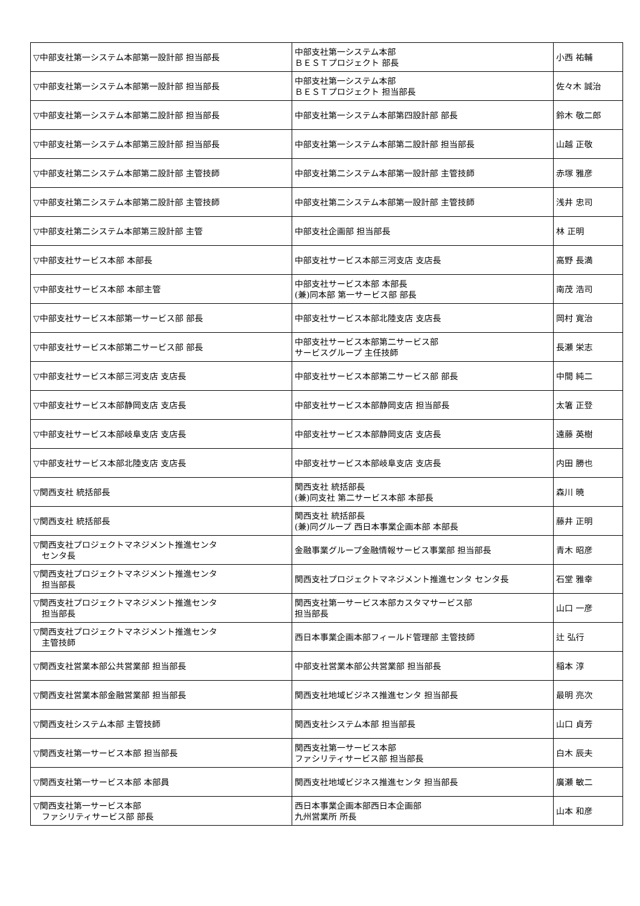| ▽中部支社第一システム本部第一設計部 担当部長 | 中部支社第一システム本部 ＢＥＳＴプロジェクト 部長 | 小西 祐輔 |
| ▽中部支社第一システム本部第一設計部 担当部長 | 中部支社第一システム本部 ＢＥＳＴプロジェクト 担当部長 | 佐々木 誠治 |
| ▽中部支社第一システム本部第二設計部 担当部長 | 中部支社第一システム本部第四設計部 部長 | 鈴木 敬二郎 |
| ▽中部支社第一システム本部第三設計部 担当部長 | 中部支社第一システム本部第二設計部 担当部長 | 山越 正敬 |
| ▽中部支社第二システム本部第二設計部 主管技師 | 中部支社第二システム本部第一設計部 主管技師 | 赤塚 雅彦 |
| ▽中部支社第二システム本部第二設計部 主管技師 | 中部支社第二システム本部第一設計部 主管技師 | 浅井 忠司 |
| ▽中部支社第二システム本部第三設計部 主管 | 中部支社企画部 担当部長 | 林 正明 |
| ▽中部支社サービス本部 本部長 | 中部支社サービス本部三河支店 支店長 | 高野 長満 |
| ▽中部支社サービス本部 本部主管 | 中部支社サービス本部 本部長 (兼)同本部 第一サービス部 部長 | 南茂 浩司 |
| ▽中部支社サービス本部第一サービス部 部長 | 中部支社サービス本部北陸支店 支店長 | 岡村 寛治 |
| ▽中部支社サービス本部第二サービス部 部長 | 中部支社サービス本部第二サービス部 サービスグループ 主任技師 | 長瀬 栄志 |
| ▽中部支社サービス本部三河支店 支店長 | 中部支社サービス本部第二サービス部 部長 | 中間 純二 |
| ▽中部支社サービス本部静岡支店 支店長 | 中部支社サービス本部静岡支店 担当部長 | 太箸 正登 |
| ▽中部支社サービス本部岐阜支店 支店長 | 中部支社サービス本部静岡支店 支店長 | 遠藤 英樹 |
| ▽中部支社サービス本部北陸支店 支店長 | 中部支社サービス本部岐阜支店 支店長 | 内田 勝也 |
| ▽関西支社 統括部長 | 関西支社 統括部長 (兼)同支社 第二サービス本部 本部長 | 森川 暁 |
| ▽関西支社 統括部長 | 関西支社 統括部長 (兼)同グループ 西日本事業企画本部 本部長 | 藤井 正明 |
| ▽関西支社プロジェクトマネジメント推進センタ センタ長 | 金融事業グループ金融情報サービス事業部 担当部長 | 青木 昭彦 |
| ▽関西支社プロジェクトマネジメント推進センタ 担当部長 | 関西支社プロジェクトマネジメント推進センタ センタ長 | 石堂 雅幸 |
| ▽関西支社プロジェクトマネジメント推進センタ 担当部長 | 関西支社第一サービス本部カスタマサービス部 担当部長 | 山口 一彦 |
| ▽関西支社プロジェクトマネジメント推進センタ 主管技師 | 西日本事業企画本部フィールド管理部 主管技師 | 辻 弘行 |
| ▽関西支社営業本部公共営業部 担当部長 | 中部支社営業本部公共営業部 担当部長 | 稲本 淳 |
| ▽関西支社営業本部金融営業部 担当部長 | 関西支社地域ビジネス推進センタ 担当部長 | 最明 亮次 |
| ▽関西支社システム本部 主管技師 | 関西支社システム本部 担当部長 | 山口 貞芳 |
| ▽関西支社第一サービス本部 担当部長 | 関西支社第一サービス本部 ファシリティサービス部 担当部長 | 白木 辰夫 |
| ▽関西支社第一サービス本部 本部員 | 関西支社地域ビジネス推進センタ 担当部長 | 廣瀬 敏二 |
| ▽関西支社第一サービス本部 ファシリティサービス部 部長 | 西日本事業企画本部西日本企画部 九州営業所 所長 | 山本 和彦 |